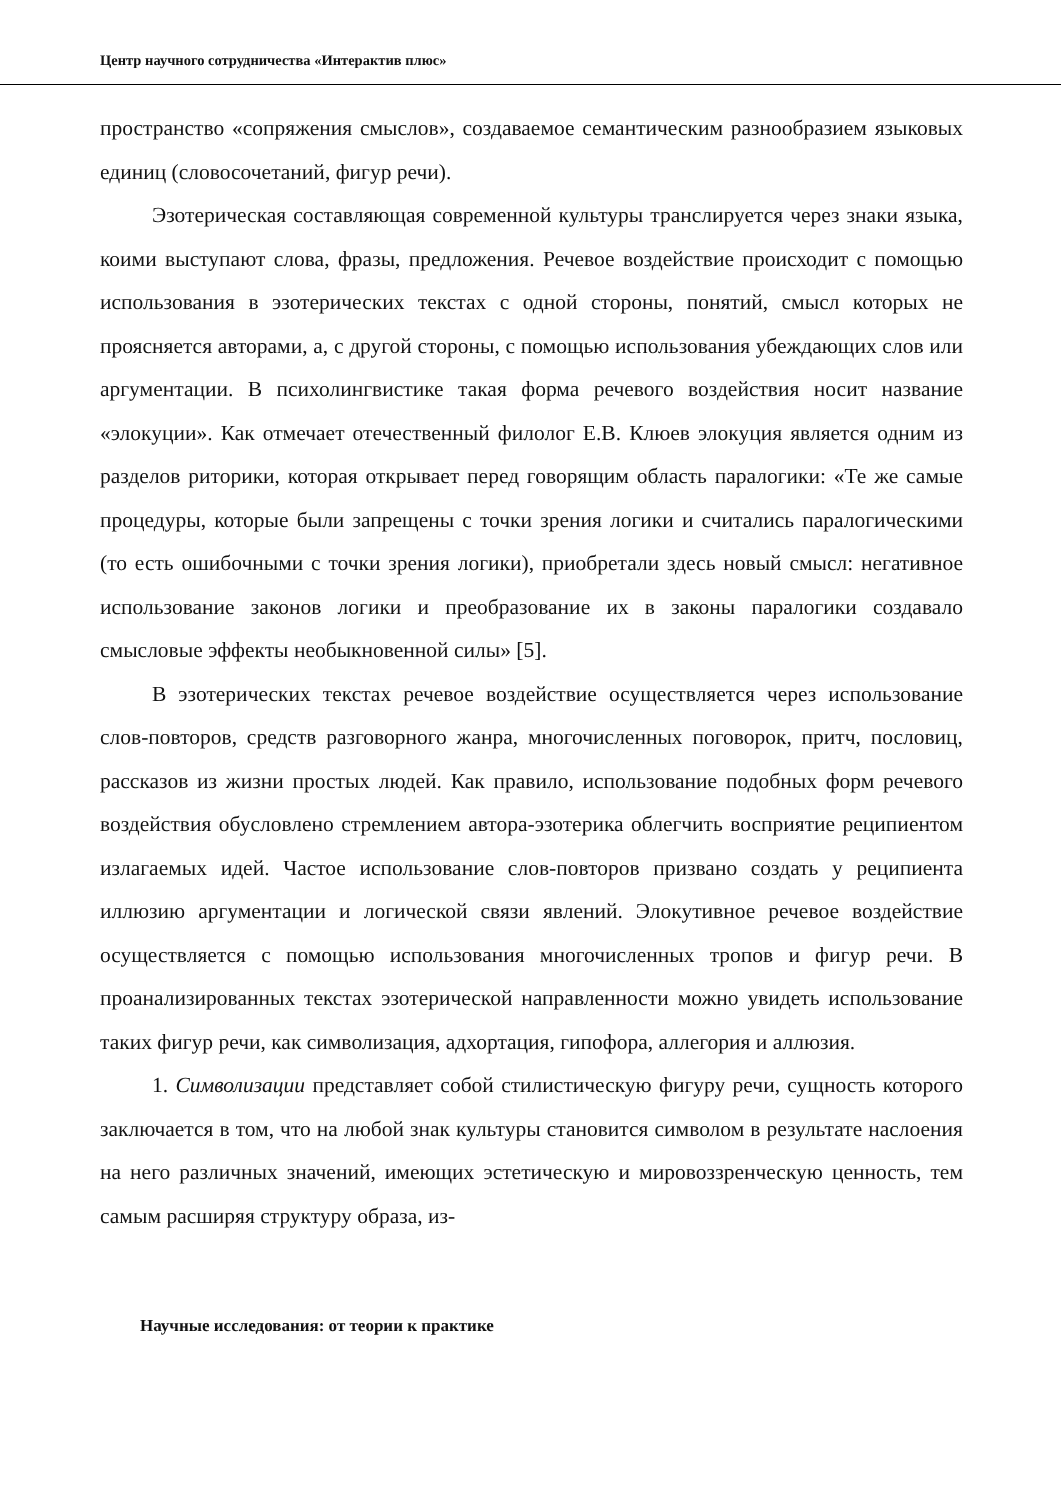Центр научного сотрудничества «Интерактив плюс»
пространство «сопряжения смыслов», создаваемое семантическим разнообразием языковых единиц (словосочетаний, фигур речи).
Эзотерическая составляющая современной культуры транслируется через знаки языка, коими выступают слова, фразы, предложения. Речевое воздействие происходит с помощью использования в эзотерических текстах с одной стороны, понятий, смысл которых не проясняется авторами, а, с другой стороны, с помощью использования убеждающих слов или аргументации. В психолингвистике такая форма речевого воздействия носит название «элокуции». Как отмечает отечественный филолог Е.В. Клюев элокуция является одним из разделов риторики, которая открывает перед говорящим область паралогики: «Те же самые процедуры, которые были запрещены с точки зрения логики и считались паралогическими (то есть ошибочными с точки зрения логики), приобретали здесь новый смысл: негативное использование законов логики и преобразование их в законы паралогики создавало смысловые эффекты необыкновенной силы» [5].
В эзотерических текстах речевое воздействие осуществляется через использование слов-повторов, средств разговорного жанра, многочисленных поговорок, притч, пословиц, рассказов из жизни простых людей. Как правило, использование подобных форм речевого воздействия обусловлено стремлением автора-эзотерика облегчить восприятие реципиентом излагаемых идей. Частое использование слов-повторов призвано создать у реципиента иллюзию аргументации и логической связи явлений. Элокутивное речевое воздействие осуществляется с помощью использования многочисленных тропов и фигур речи. В проанализированных текстах эзотерической направленности можно увидеть использование таких фигур речи, как символизация, адхортация, гипофора, аллегория и аллюзия.
1. Символизации представляет собой стилистическую фигуру речи, сущность которого заключается в том, что на любой знак культуры становится символом в результате наслоения на него различных значений, имеющих эстетическую и мировоззренческую ценность, тем самым расширяя структуру образа, из-
Научные исследования: от теории к практике